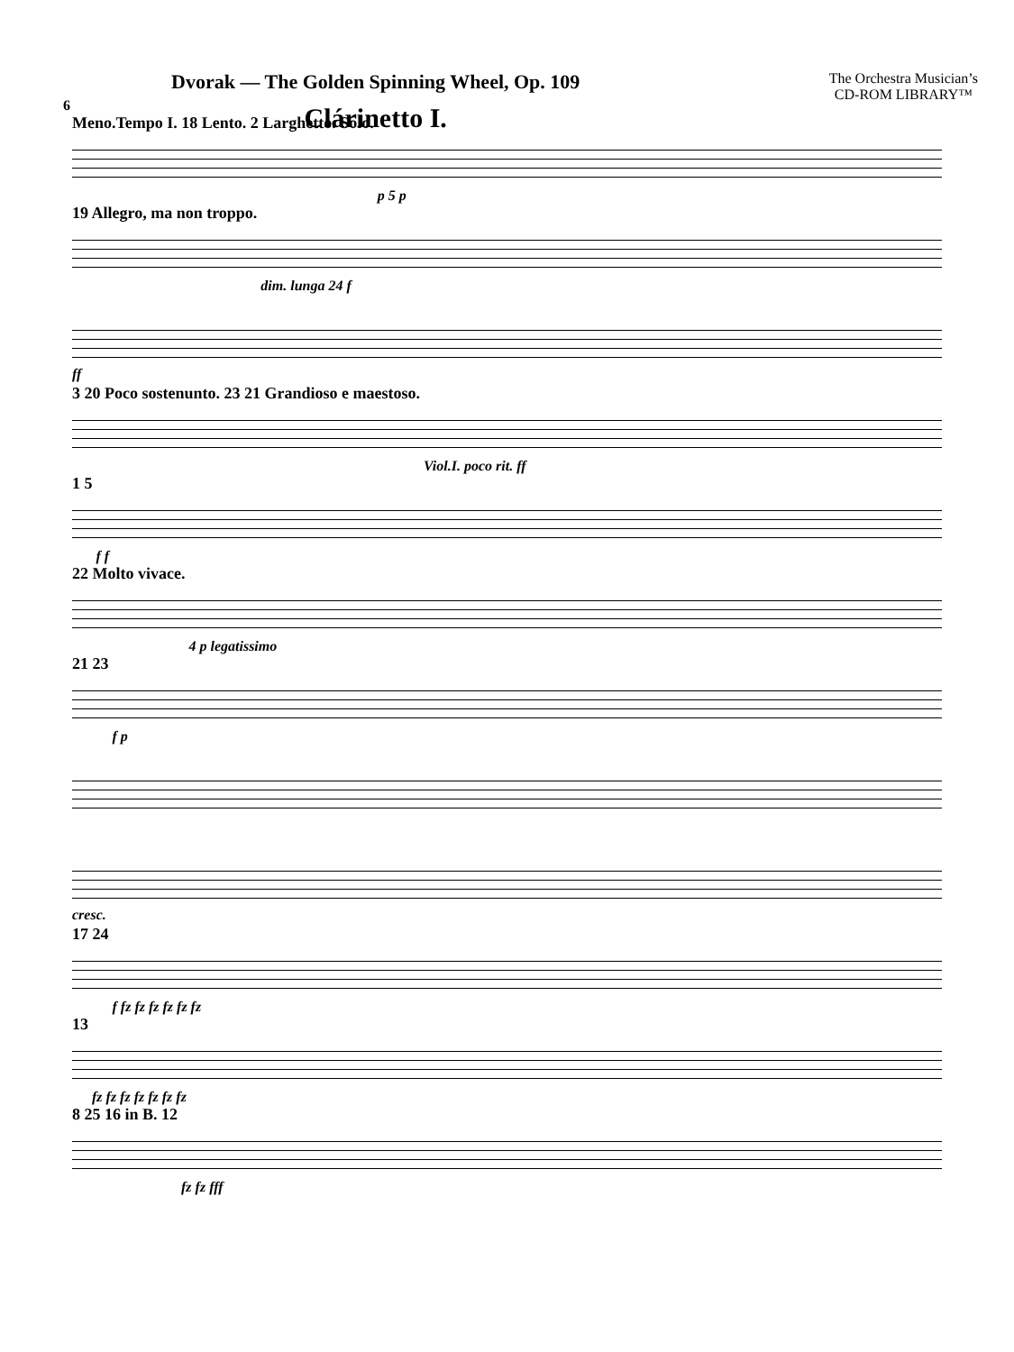Dvorak — The Golden Spinning Wheel, Op. 109
Clárinetto I.
The Orchestra Musician’s
CD-ROM LIBRARY™
6
Meno.Tempo I. 18 Lento. 2 Larghetto. Solo. p 5 p
19 Allegro, ma non troppo. dim. lunga 24 f
ff
3 20 Poco sostenunto. 23 21 Grandioso e maestoso. Viol.I. poco rit. ff
1 5 f f
22 Molto vivace. 4 p legatissimo
21 23 f p
cresc.
17 24 f fz fz fz fz fz fz
13 fz fz fz fz fz fz fz
8 25 16 in B. 12 fz fz fff